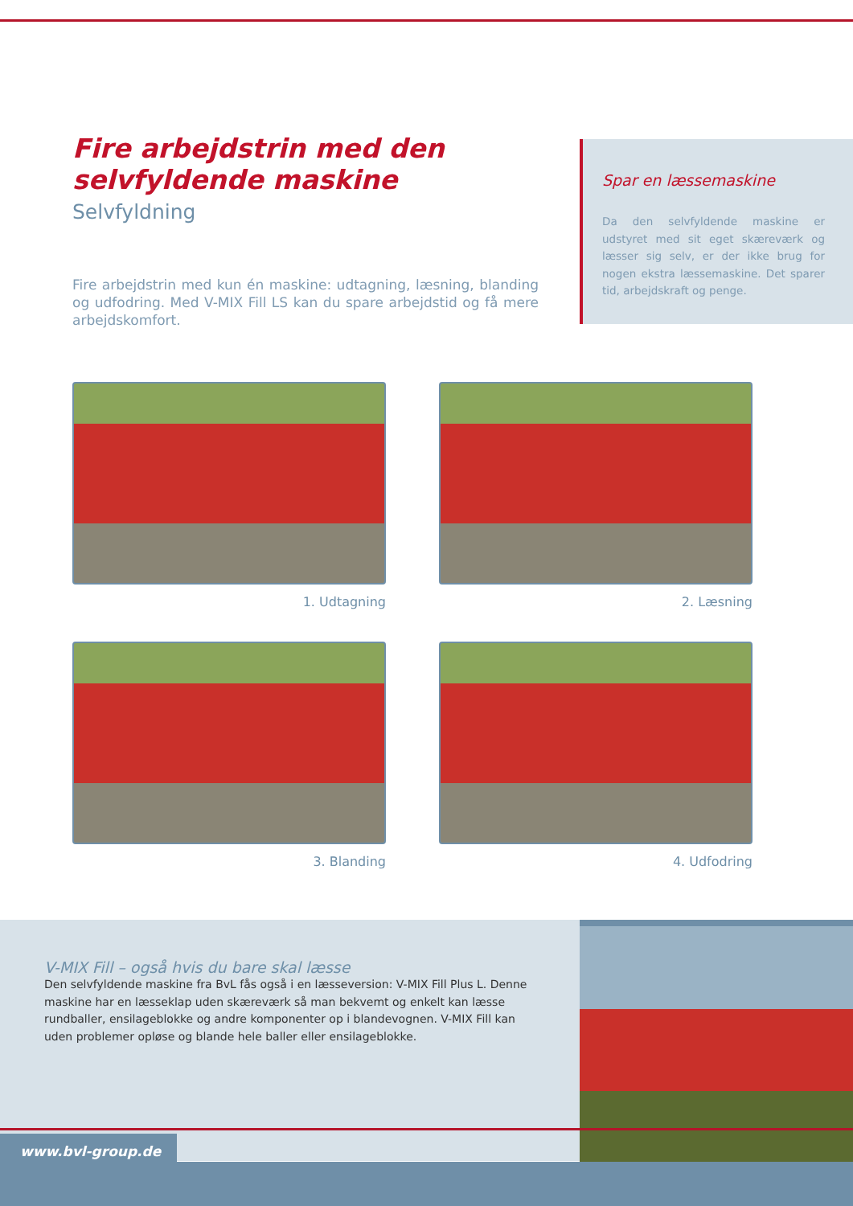Fire arbejdstrin med den selvfyldende maskine
Selvfyldning
Fire arbejdstrin med kun én maskine: udtagning, læsning, blanding og udfodring. Med V-MIX Fill LS kan du spare arbejdstid og få mere arbejdskomfort.
Spar en læssemaskine
Da den selvfyldende maskine er udstyret med sit eget skæreværk og læsser sig selv, er der ikke brug for nogen ekstra læssemaskine. Det sparer tid, arbejdskraft og penge.
1. Udtagning
2. Læsning
3. Blanding
4. Udfodring
V-MIX Fill – også hvis du bare skal læsse
Den selvfyldende maskine fra BvL fås også i en læsseversion: V-MIX Fill Plus L. Denne maskine har en læsseklap uden skæreværk så man bekvemt og enkelt kan læsse rundballer, ensilageblokke og andre komponenter op i blandevognen. V-MIX Fill kan uden problemer opløse og blande hele baller eller ensilageblokke.
www.bvl-group.de